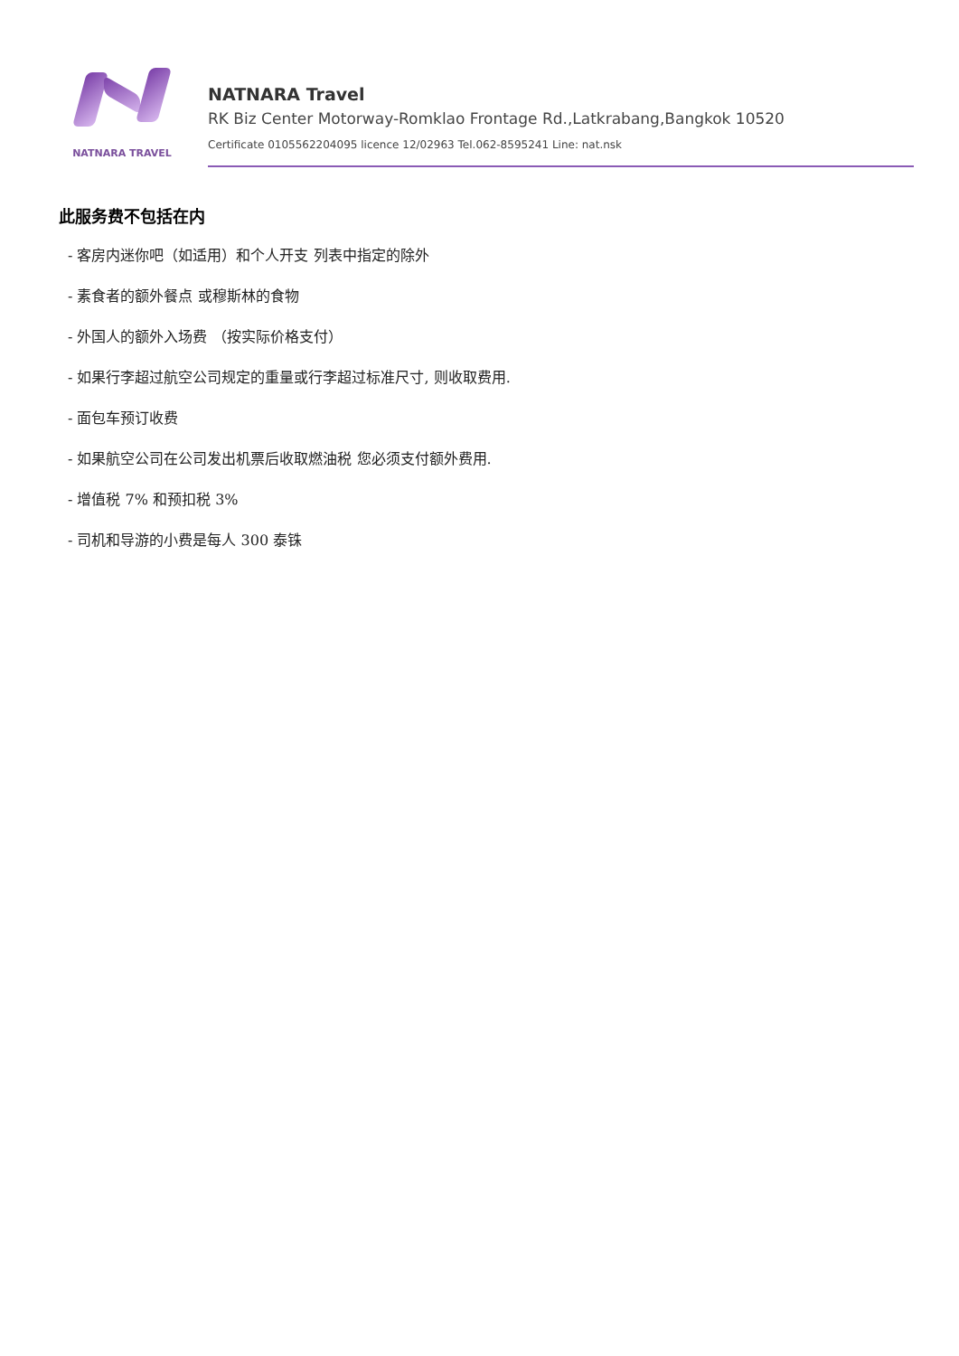NATNARA TRAVEL
NATNARA Travel
RK Biz Center Motorway-Romklao Frontage Rd.,Latkrabang,Bangkok 10520
Certificate 0105562204095 licence 12/02963 Tel.062-8595241 Line: nat.nsk
此服务费不包括在内
- 客房内迷你吧（如适用）和个人开支 列表中指定的除外
- 素食者的额外餐点 或穆斯林的食物
- 外国人的额外入场费 （按实际价格支付）
- 如果行李超过航空公司规定的重量或行李超过标准尺寸, 则收取费用.
- 面包车预订收费
- 如果航空公司在公司发出机票后收取燃油税 您必须支付额外费用.
- 增值税 7% 和预扣税 3%
- 司机和导游的小费是每人 300 泰铢